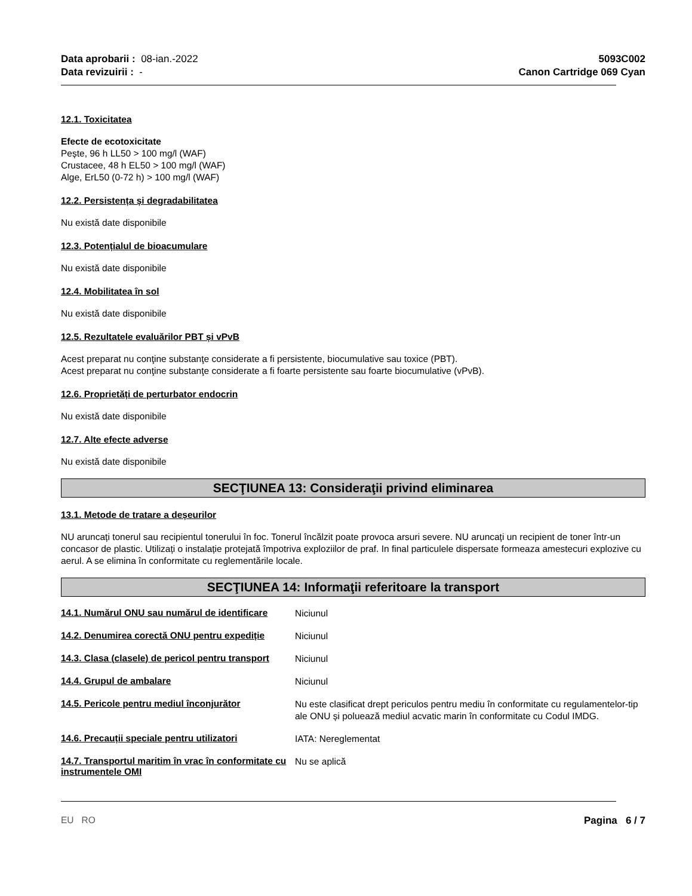Data aprobarii : 08-ian.-2022
Data revizuirii : -
5093C002
Canon Cartridge 069 Cyan
12.1. Toxicitatea
Efecte de ecotoxicitate
Pește, 96 h LL50 > 100 mg/l (WAF)
Crustacee, 48 h EL50 > 100 mg/l (WAF)
Alge, ErL50 (0-72 h) > 100 mg/l (WAF)
12.2. Persistența și degradabilitatea
Nu există date disponibile
12.3. Potențialul de bioacumulare
Nu există date disponibile
12.4. Mobilitatea în sol
Nu există date disponibile
12.5. Rezultatele evaluărilor PBT și vPvB
Acest preparat nu conţine substanţe considerate a fi persistente, biocumulative sau toxice (PBT).
Acest preparat nu conţine substanţe considerate a fi foarte persistente sau foarte biocumulative (vPvB).
12.6. Proprietăți de perturbator endocrin
Nu există date disponibile
12.7. Alte efecte adverse
Nu există date disponibile
SECŢIUNEA 13: Consideraţii privind eliminarea
13.1. Metode de tratare a deșeurilor
NU aruncați tonerul sau recipientul tonerului în foc. Tonerul încălzit poate provoca arsuri severe. NU aruncați un recipient de toner într-un concasor de plastic. Utilizați o instalație protejată împotriva exploziilor de praf. In final particulele dispersate formeaza amestecuri explozive cu aerul. A se elimina în conformitate cu reglementările locale.
SECŢIUNEA 14: Informaţii referitoare la transport
14.1. Numărul ONU sau numărul de identificare
Niciunul
14.2. Denumirea corectă ONU pentru expediție
Niciunul
14.3. Clasa (clasele) de pericol pentru transport
Niciunul
14.4. Grupul de ambalare
Niciunul
14.5. Pericole pentru mediul înconjurător
Nu este clasificat drept periculos pentru mediu în conformitate cu regulamentelor-tip ale ONU și poluează mediul acvatic marin în conformitate cu Codul IMDG.
14.6. Precauții speciale pentru utilizatori
IATA: Nereglementat
14.7. Transportul maritim în vrac în conformitate cu instrumentele OMI
Nu se aplică
EU RO Pagina 6 / 7